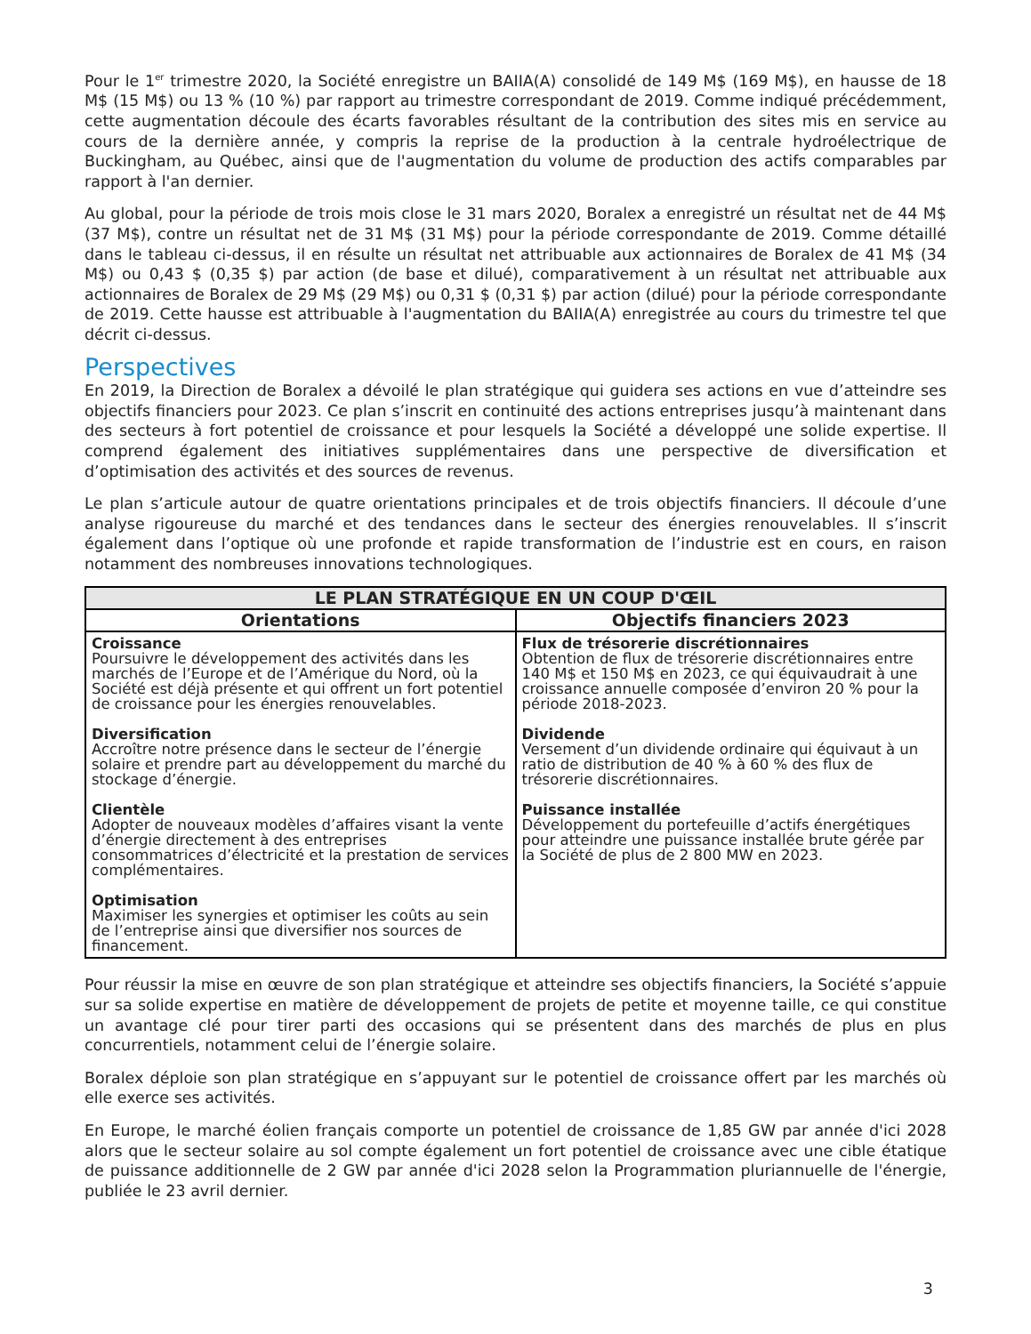Pour le 1<sup>er</sup> trimestre 2020, la Société enregistre un BAIIA(A) consolidé de 149 M$ (169 M$), en hausse de 18 M$ (15 M$) ou 13 % (10 %) par rapport au trimestre correspondant de 2019. Comme indiqué précédemment, cette augmentation découle des écarts favorables résultant de la contribution des sites mis en service au cours de la dernière année, y compris la reprise de la production à la centrale hydroélectrique de Buckingham, au Québec, ainsi que de l'augmentation du volume de production des actifs comparables par rapport à l'an dernier.
Au global, pour la période de trois mois close le 31 mars 2020, Boralex a enregistré un résultat net de 44 M$ (37 M$), contre un résultat net de 31 M$ (31 M$) pour la période correspondante de 2019. Comme détaillé dans le tableau ci-dessus, il en résulte un résultat net attribuable aux actionnaires de Boralex de 41 M$ (34 M$) ou 0,43 $ (0,35 $) par action (de base et dilué), comparativement à un résultat net attribuable aux actionnaires de Boralex de 29 M$ (29 M$) ou 0,31 $ (0,31 $) par action (dilué) pour la période correspondante de 2019. Cette hausse est attribuable à l'augmentation du BAIIA(A) enregistrée au cours du trimestre tel que décrit ci-dessus.
Perspectives
En 2019, la Direction de Boralex a dévoilé le plan stratégique qui guidera ses actions en vue d’atteindre ses objectifs financiers pour 2023. Ce plan s’inscrit en continuité des actions entreprises jusqu’à maintenant dans des secteurs à fort potentiel de croissance et pour lesquels la Société a développé une solide expertise. Il comprend également des initiatives supplémentaires dans une perspective de diversification et d’optimisation des activités et des sources de revenus.
Le plan s’articule autour de quatre orientations principales et de trois objectifs financiers. Il découle d’une analyse rigoureuse du marché et des tendances dans le secteur des énergies renouvelables. Il s’inscrit également dans l’optique où une profonde et rapide transformation de l’industrie est en cours, en raison notamment des nombreuses innovations technologiques.
| LE PLAN STRATÉGIQUE EN UN COUP D'ŒIL | |
| --- | --- |
| Orientations | Objectifs financiers 2023 |
| Croissance Poursuivre le développement des activités dans les marchés de l’Europe et de l’Amérique du Nord, où la Société est déjà présente et qui offrent un fort potentiel de croissance pour les énergies renouvelables. Diversification Accroître notre présence dans le secteur de l’énergie solaire et prendre part au développement du marché du stockage d’énergie. Clientèle Adopter de nouveaux modèles d’affaires visant la vente d’énergie directement à des entreprises consommatrices d’électricité et la prestation de services complémentaires. Optimisation Maximiser les synergies et optimiser les coûts au sein de l’entreprise ainsi que diversifier nos sources de financement. | Flux de trésorerie discrétionnaires Obtention de flux de trésorerie discrétionnaires entre 140 M$ et 150 M$ en 2023, ce qui équivaudrait à une croissance annuelle composée d’environ 20 % pour la période 2018-2023. Dividende Versement d’un dividende ordinaire qui équivaut à un ratio de distribution de 40 % à 60 % des flux de trésorerie discrétionnaires. Puissance installée Développement du portefeuille d’actifs énergétiques pour atteindre une puissance installée brute gérée par la Société de plus de 2 800 MW en 2023. |
Pour réussir la mise en œuvre de son plan stratégique et atteindre ses objectifs financiers, la Société s’appuie sur sa solide expertise en matière de développement de projets de petite et moyenne taille, ce qui constitue un avantage clé pour tirer parti des occasions qui se présentent dans des marchés de plus en plus concurrentiels, notamment celui de l’énergie solaire.
Boralex déploie son plan stratégique en s’appuyant sur le potentiel de croissance offert par les marchés où elle exerce ses activités.
En Europe, le marché éolien français comporte un potentiel de croissance de 1,85 GW par année d'ici 2028 alors que le secteur solaire au sol compte également un fort potentiel de croissance avec une cible étatique de puissance additionnelle de 2 GW par année d'ici 2028 selon la Programmation pluriannuelle de l'énergie, publiée le 23 avril dernier.
3